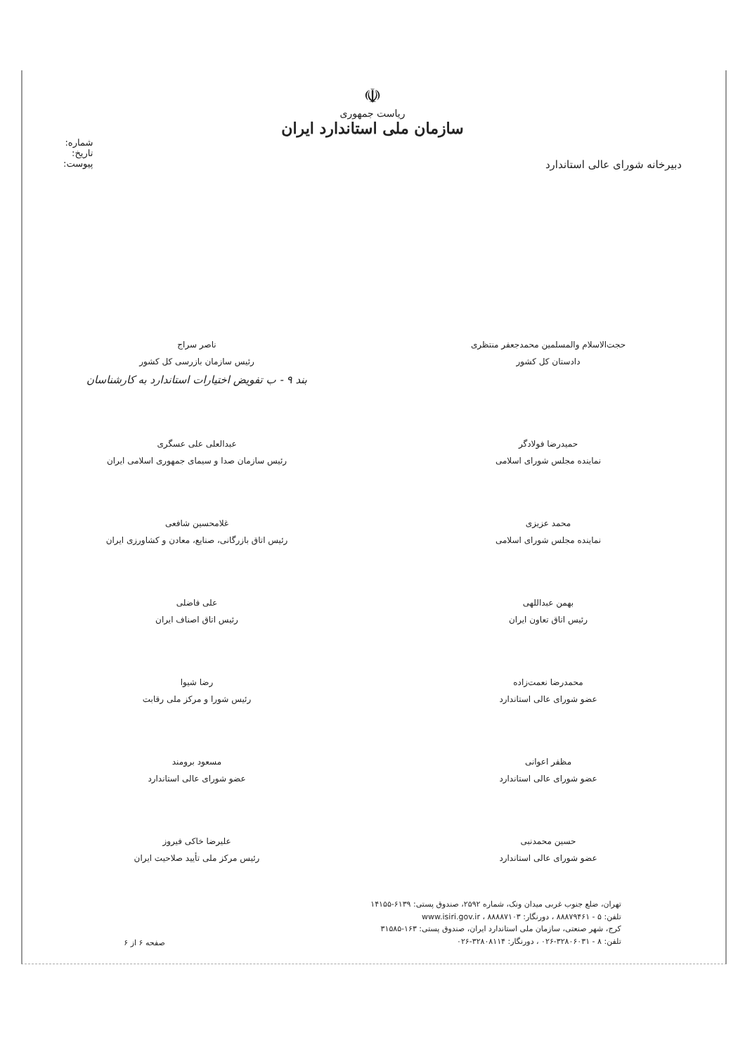☫
ریاست جمهوری
سازمان ملی استاندارد ایران
دبیرخانه شورای عالی استاندارد
شماره:
تاریخ:
پیوست:
حجت‌الاسلام والمسلمین محمدجعفر منتظری
دادستان کل کشور
ناصر سراج
رئیس سازمان بازرسی کل کشور
بند ۹ - ب تفویض اختیارات استاندارد به کارشناسان
حمیدرضا فولادگر
نماینده مجلس شورای اسلامی
عبدالعلی علی عسگری
رئیس سازمان صدا و سیمای جمهوری اسلامی ایران
محمد عزیزی
نماینده مجلس شورای اسلامی
غلامحسین شافعی
رئیس اتاق بازرگانی، صنایع، معادن و کشاورزی ایران
بهمن عبداللهی
رئیس اتاق تعاون ایران
علی فاضلی
رئیس اتاق اصناف ایران
محمدرضا نعمت‌زاده
عضو شورای عالی استاندارد
رضا شیوا
رئیس شورا و مرکز ملی رقابت
مظفر اعوانی
عضو شورای عالی استاندارد
مسعود برومند
عضو شورای عالی استاندارد
حسین محمدنبی
عضو شورای عالی استاندارد
علیرضا خاکی فیروز
رئیس مرکز ملی تأیید صلاحیت ایران
تهران، ضلع جنوب غربی میدان ونک، شماره ۲۵۹۲، صندوق پستی: ۶۱۳۹-۱۴۱۵۵
تلفن: ۵ - ۸۸۸۷۹۴۶۱ ، دورنگار: ۸۸۸۸۷۱۰۳ ، www.isiri.gov.ir
کرج، شهر صنعتی، سازمان ملی استاندارد ایران، صندوق پستی: ۱۶۳-۳۱۵۸۵
تلفن: ۸ - ۳۲۸۰۶۰۳۱-۰۲۶ ، دورنگار: ۳۲۸۰۸۱۱۴-۰۲۶
صفحه ۶ از ۶